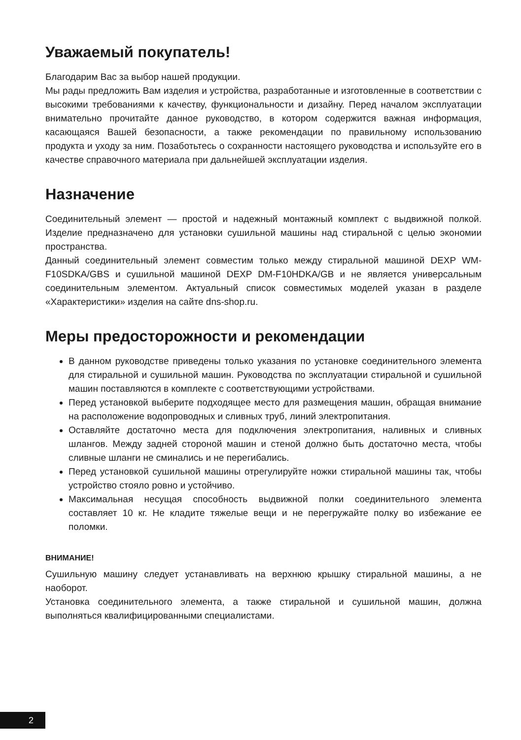Уважаемый покупатель!
Благодарим Вас за выбор нашей продукции.
Мы рады предложить Вам изделия и устройства, разработанные и изготовленные в соответствии с высокими требованиями к качеству, функциональности и дизайну. Перед началом эксплуатации внимательно прочитайте данное руководство, в котором содержится важная информация, касающаяся Вашей безопасности, а также рекомендации по правильному использованию продукта и уходу за ним. Позаботьтесь о сохранности настоящего руководства и используйте его в качестве справочного материала при дальнейшей эксплуатации изделия.
Назначение
Соединительный элемент — простой и надежный монтажный комплект с выдвижной полкой. Изделие предназначено для установки сушильной машины над стиральной с целью экономии пространства.
Данный соединительный элемент совместим только между стиральной машиной DEXP WM-F10SDKA/GBS и сушильной машиной DEXP DM-F10HDKA/GB и не является универсальным соединительным элементом. Актуальный список совместимых моделей указан в разделе «Характеристики» изделия на сайте dns-shop.ru.
Меры предосторожности и рекомендации
В данном руководстве приведены только указания по установке соединительного элемента для стиральной и сушильной машин. Руководства по эксплуатации стиральной и сушильной машин поставляются в комплекте с соответствующими устройствами.
Перед установкой выберите подходящее место для размещения машин, обращая внимание на расположение водопроводных и сливных труб, линий электропитания.
Оставляйте достаточно места для подключения электропитания, наливных и сливных шлангов. Между задней стороной машин и стеной должно быть достаточно места, чтобы сливные шланги не сминались и не перегибались.
Перед установкой сушильной машины отрегулируйте ножки стиральной машины так, чтобы устройство стояло ровно и устойчиво.
Максимальная несущая способность выдвижной полки соединительного элемента составляет 10 кг. Не кладите тяжелые вещи и не перегружайте полку во избежание ее поломки.
ВНИМАНИЕ!
Сушильную машину следует устанавливать на верхнюю крышку стиральной машины, а не наоборот.
Установка соединительного элемента, а также стиральной и сушильной машин, должна выполняться квалифицированными специалистами.
2